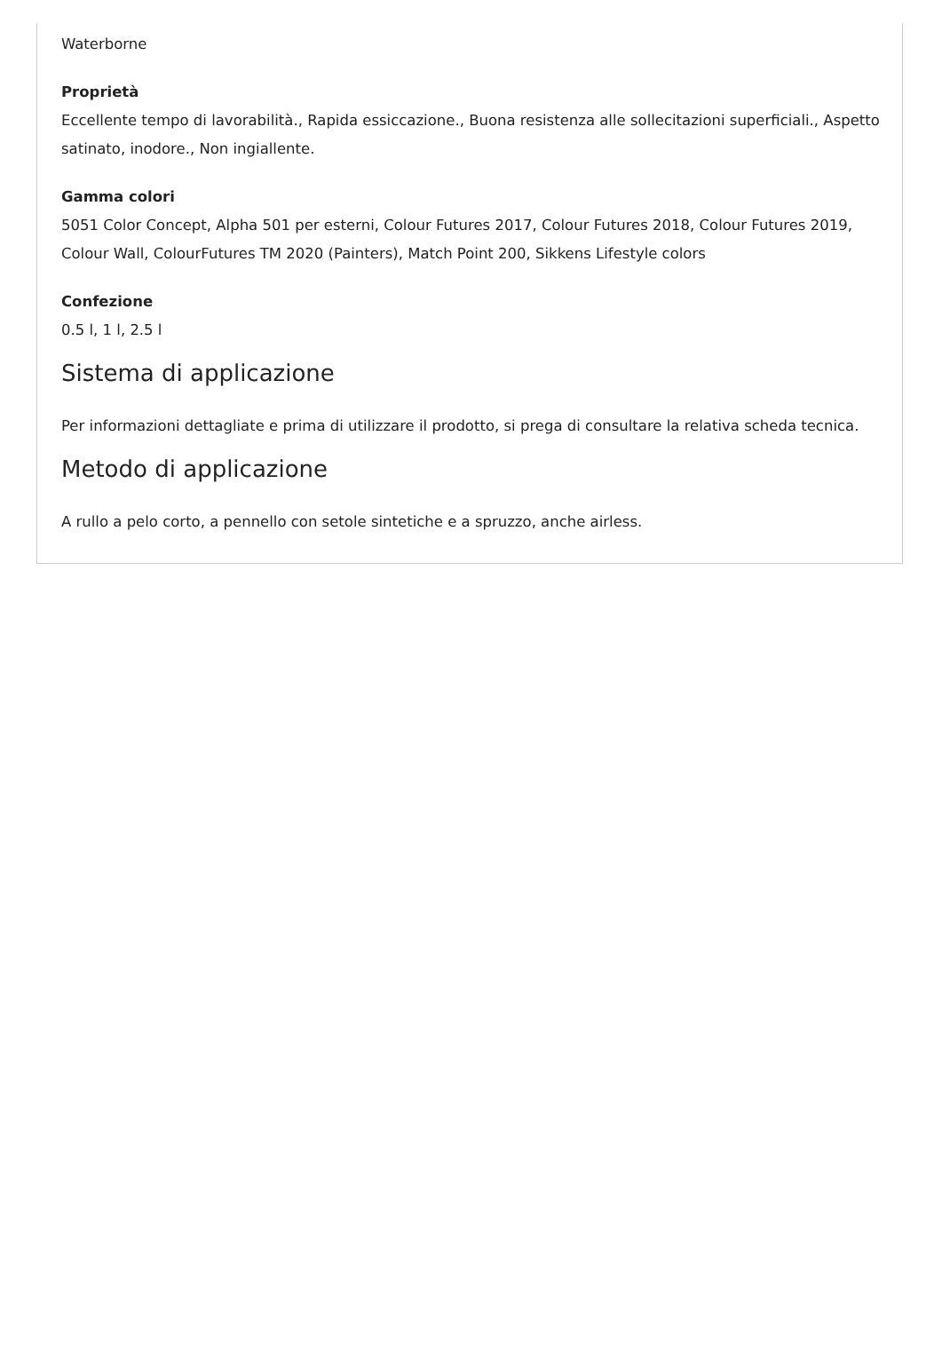Waterborne
Proprietà
Eccellente tempo di lavorabilità., Rapida essiccazione., Buona resistenza alle sollecitazioni superficiali., Aspetto satinato, inodore., Non ingiallente.
Gamma colori
5051 Color Concept, Alpha 501 per esterni, Colour Futures 2017, Colour Futures 2018, Colour Futures 2019, Colour Wall, ColourFutures TM 2020 (Painters), Match Point 200, Sikkens Lifestyle colors
Confezione
0.5 l, 1 l, 2.5 l
Sistema di applicazione
Per informazioni dettagliate e prima di utilizzare il prodotto, si prega di consultare la relativa scheda tecnica.
Metodo di applicazione
A rullo a pelo corto, a pennello con setole sintetiche e a spruzzo, anche airless.